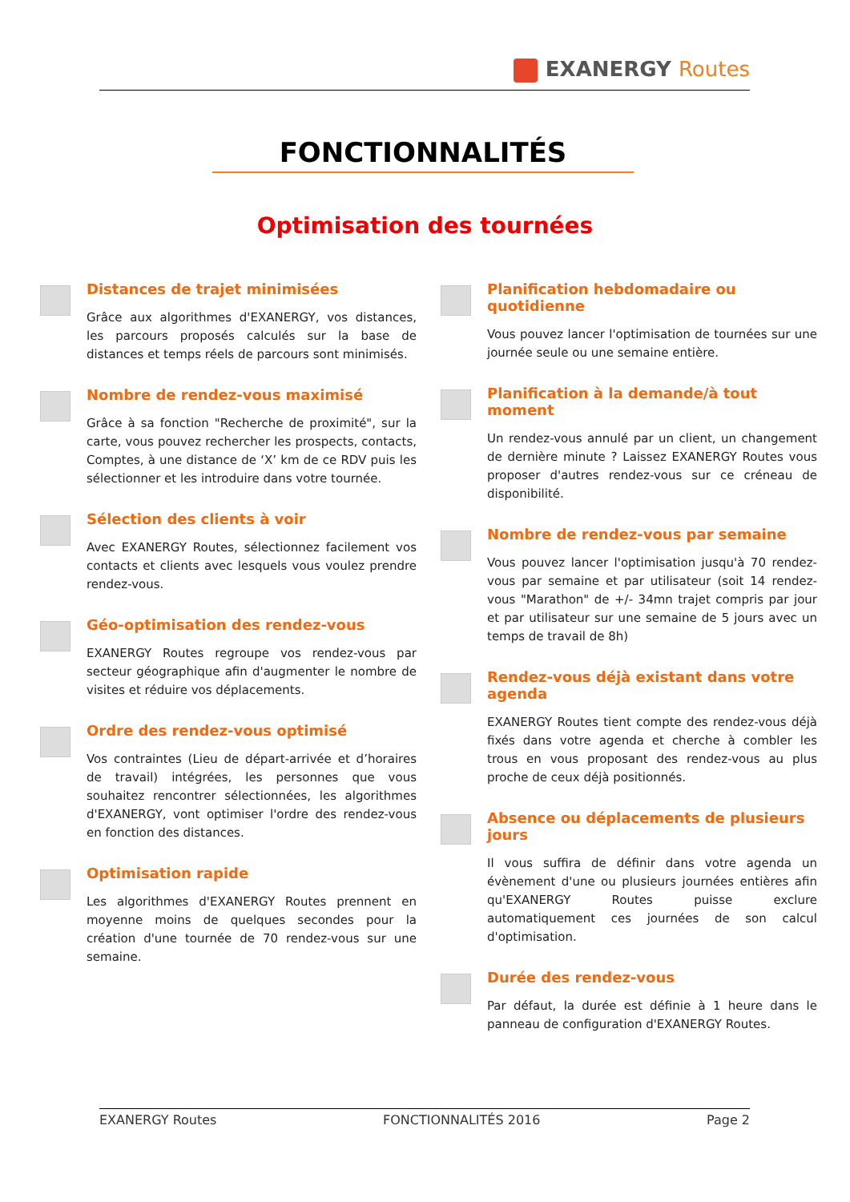EXANERGY Routes
FONCTIONNALITÉS
Optimisation des tournées
Distances de trajet minimisées
Grâce aux algorithmes d'EXANERGY, vos distances, les parcours proposés calculés sur la base de distances et temps réels de parcours sont minimisés.
Nombre de rendez-vous maximisé
Grâce à sa fonction "Recherche de proximité", sur la carte, vous pouvez rechercher les prospects, contacts, Comptes, à une distance de ‘X’ km de ce RDV puis les sélectionner et les introduire dans votre tournée.
Sélection des clients à voir
Avec EXANERGY Routes, sélectionnez facilement vos contacts et clients avec lesquels vous voulez prendre rendez-vous.
Géo-optimisation des rendez-vous
EXANERGY Routes regroupe vos rendez-vous par secteur géographique afin d'augmenter le nombre de visites et réduire vos déplacements.
Ordre des rendez-vous optimisé
Vos contraintes (Lieu de départ-arrivée et d’horaires de travail) intégrées, les personnes que vous souhaitez rencontrer sélectionnées, les algorithmes d'EXANERGY, vont optimiser l'ordre des rendez-vous en fonction des distances.
Optimisation rapide
Les algorithmes d'EXANERGY Routes prennent en moyenne moins de quelques secondes pour la création d'une tournée de 70 rendez-vous sur une semaine.
Planification hebdomadaire ou quotidienne
Vous pouvez lancer l'optimisation de tournées sur une journée seule ou une semaine entière.
Planification à la demande/à tout moment
Un rendez-vous annulé par un client, un changement de dernière minute ? Laissez EXANERGY Routes vous proposer d'autres rendez-vous sur ce créneau de disponibilité.
Nombre de rendez-vous par semaine
Vous pouvez lancer l'optimisation jusqu'à 70 rendez-vous par semaine et par utilisateur (soit 14 rendez-vous "Marathon" de +/- 34mn trajet compris par jour et par utilisateur sur une semaine de 5 jours avec un temps de travail de 8h)
Rendez-vous déjà existant dans votre agenda
EXANERGY Routes tient compte des rendez-vous déjà fixés dans votre agenda et cherche à combler les trous en vous proposant des rendez-vous au plus proche de ceux déjà positionnés.
Absence ou déplacements de plusieurs jours
Il vous suffira de définir dans votre agenda un évènement d'une ou plusieurs journées entières afin qu'EXANERGY Routes puisse exclure automatiquement ces journées de son calcul d'optimisation.
Durée des rendez-vous
Par défaut, la durée est définie à 1 heure dans le panneau de configuration d'EXANERGY Routes.
EXANERGY Routes FONCTIONNALITÉS 2016 Page 2